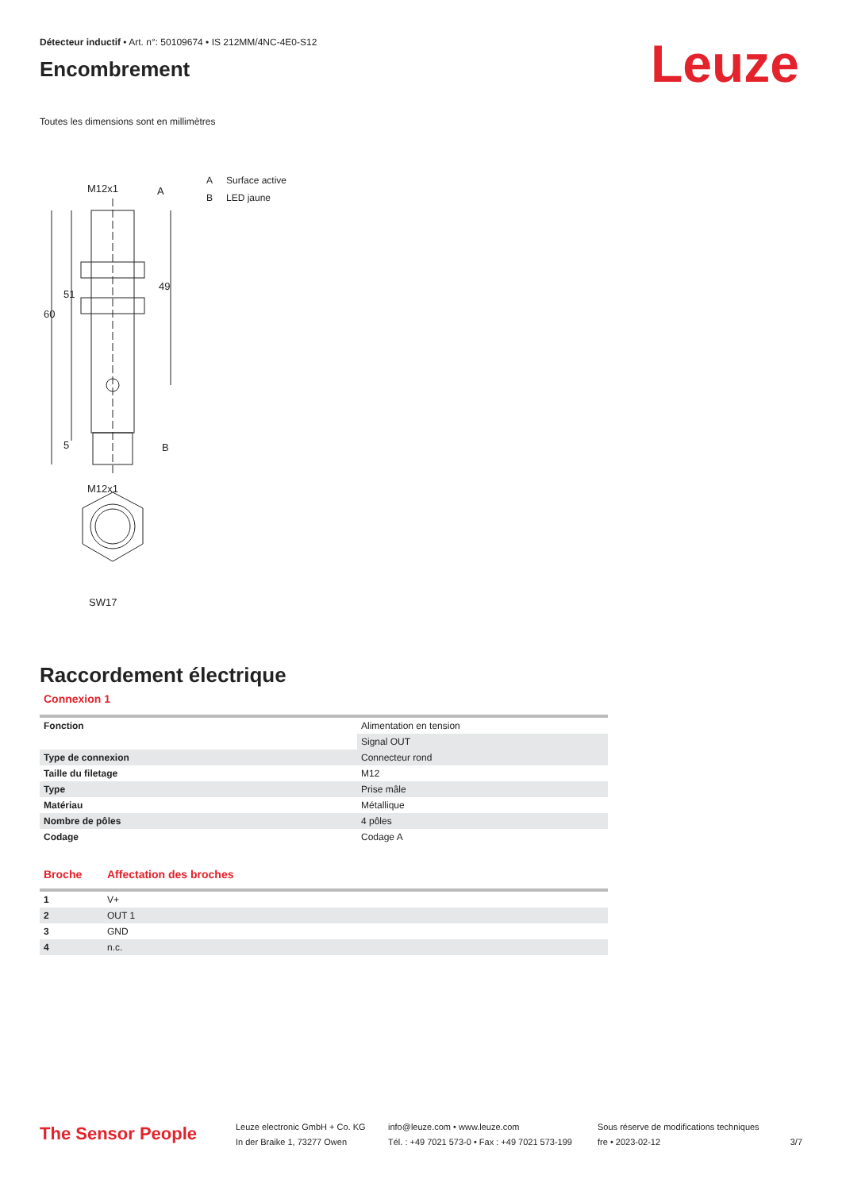Détecteur inductif • Art. n°: 50109674 • IS 212MM/4NC-4E0-S12
Encombrement
Leuze
Toutes les dimensions sont en millimètres
M12x1
A
B
M12x1
SW17
60
51
49
5
A Surface active
B LED jaune
Raccordement électrique
Connexion 1
| Fonction | Alimentation en tension |
| | Signal OUT |
| Type de connexion | Connecteur rond |
| Taille du filetage | M12 |
| Type | Prise mâle |
| Matériau | Métallique |
| Nombre de pôles | 4 pôles |
| Codage | Codage A |
| Broche | Affectation des broches |
| --- | --- |
| 1 | V+ |
| 2 | OUT 1 |
| 3 | GND |
| 4 | n.c. |
The Sensor People
Leuze electronic GmbH + Co. KG
In der Braike 1, 73277 Owen
info@leuze.com • www.leuze.com
Tél. : +49 7021 573-0 • Fax : +49 7021 573-199
Sous réserve de modifications techniques
fre • 2023-02-12
3/7